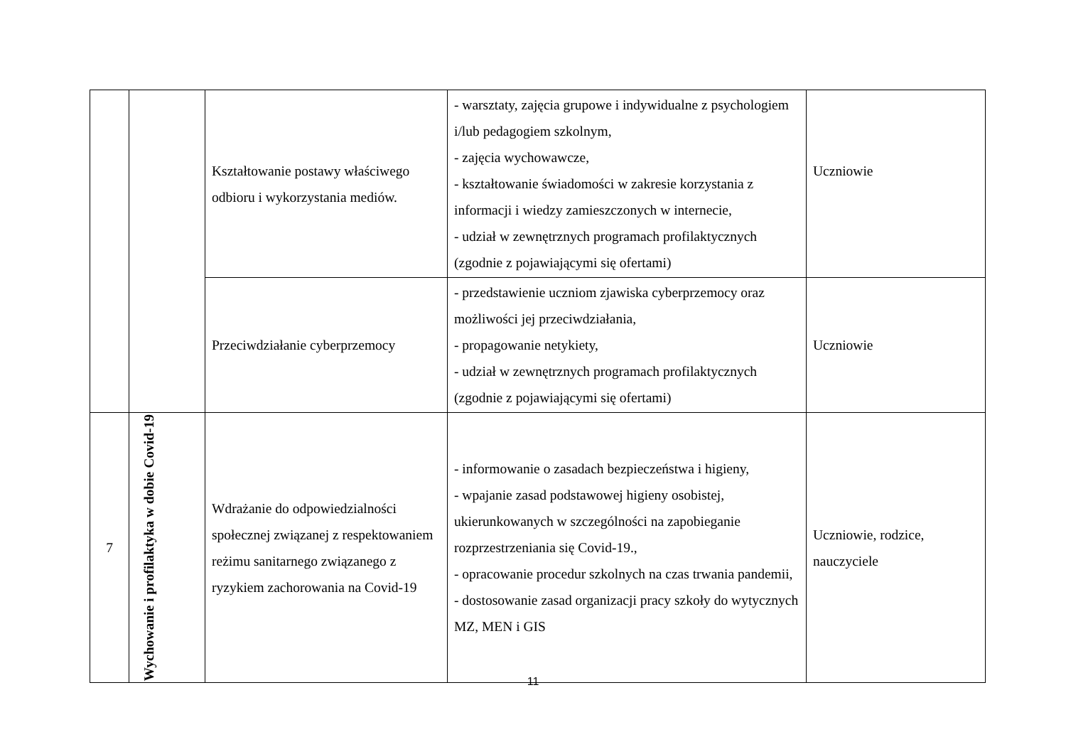| | | Kształtowanie postawy właściwego odbioru i wykorzystania mediów. | - warsztaty, zajęcia grupowe i indywidualne z psychologiem i/lub pedagogiem szkolnym, - zajęcia wychowawcze, - kształtowanie świadomości w zakresie korzystania z informacji i wiedzy zamieszczonych w internecie, - udział w zewnętrznych programach profilaktycznych (zgodnie z pojawiającymi się ofertami) | Uczniowie |
| | | Przeciwdziałanie cyberprzemocy | - przedstawienie uczniom zjawiska cyberprzemocy oraz możliwości jej przeciwdziałania, - propagowanie netykiety, - udział w zewnętrznych programach profilaktycznych (zgodnie z pojawiającymi się ofertami) | Uczniowie |
| 7 | Wychowanie i profilaktyka w dobie Covid-19 | Wdrażanie do odpowiedzialności społecznej związanej z respektowaniem reżimu sanitarnego związanego z ryzykiem zachorowania na Covid-19 | - informowanie o zasadach bezpieczeństwa i higieny, - wpajanie zasad podstawowej higieny osobistej, ukierunkowanych w szczególności na zapobieganie rozprzestrzeniania się Covid-19., - opracowanie procedur szkolnych na czas trwania pandemii, - dostosowanie zasad organizacji pracy szkoły do wytycznych MZ, MEN i GIS | Uczniowie, rodzice, nauczyciele |
11